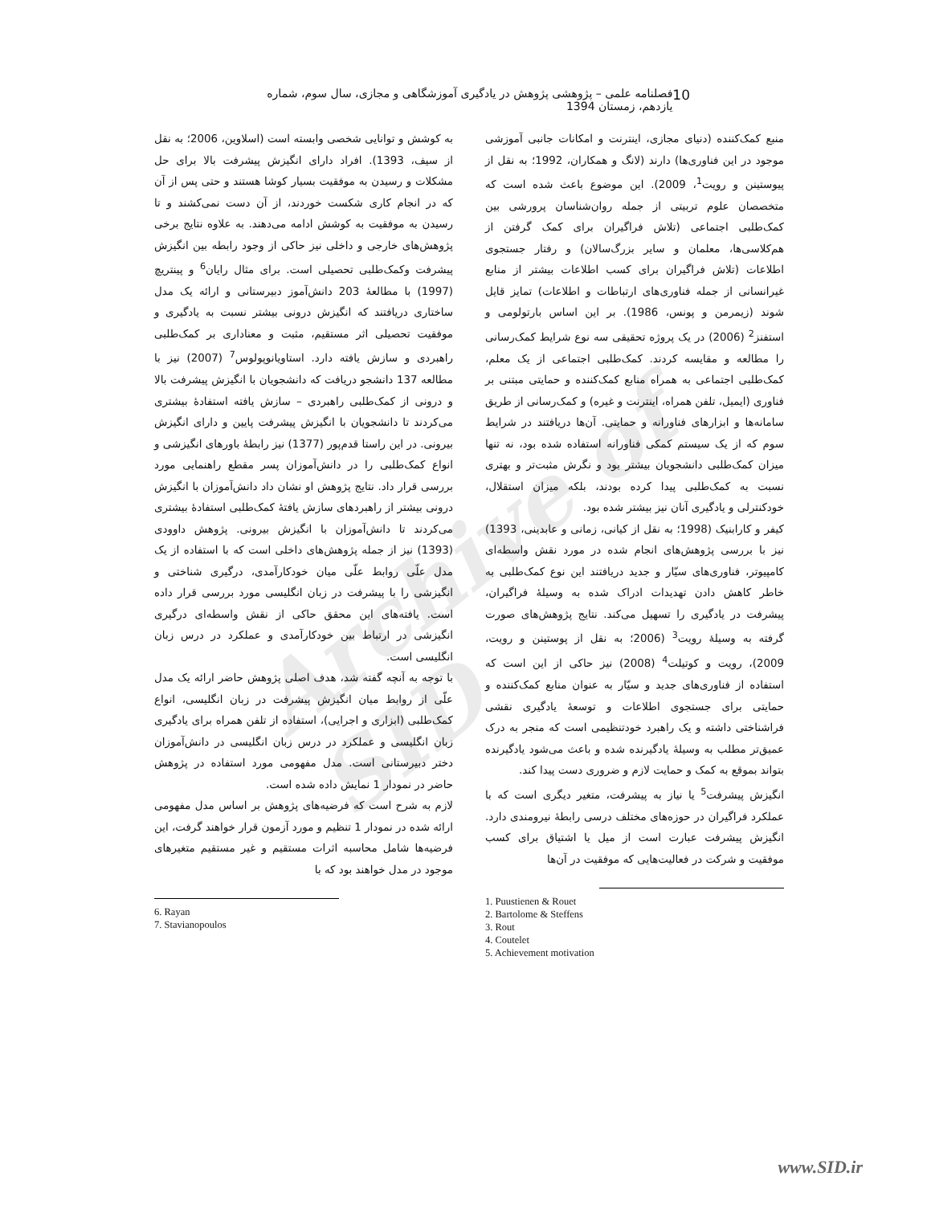Archive of SID
10 فصلنامه علمی – پژوهشی پژوهش در یادگیری آموزشگاهی و مجازی، سال سوم، شماره یازدهم، زمستان 1394
منبع کمک‌کننده (دنیای مجازی، اینترنت و امکانات جانبی آموزشی موجود در این فناوری‌ها) دارند (لانگ و همکاران، 1992؛ به نقل از پیوستینن و رویت<sup>1</sup>، 2009). این موضوع باعث شده است که متخصصان علوم تربیتی از جمله روان‌شناسان پرورشی بین کمک‌طلبی اجتماعی (تلاش فراگیران برای کمک گرفتن از هم‌کلاسی‌ها، معلمان و سایر بزرگ‌سالان) و رفتار جستجوی اطلاعات (تلاش فراگیران برای کسب اطلاعات بیشتر از منابع غیرانسانی از جمله فناوری‌های ارتباطات و اطلاعات) تمایز قایل شوند (زیمرمن و پونس، 1986). بر این اساس بارتولومی و استفنز<sup>2</sup> (2006) در یک پروژه تحقیقی سه نوع شرایط کمک‌رسانی را مطالعه و مقایسه کردند. کمک‌طلبی اجتماعی از یک معلم، کمک‌طلبی اجتماعی به همراه منابع کمک‌کننده و حمایتی مبتنی بر فناوری (ایمیل، تلفن همراه، اینترنت و غیره) و کمک‌رسانی از طریق سامانه‌ها و ابزارهای فناورانه و حمایتی. آن‌ها دریافتند در شرایط سوم که از یک سیستم کمکی فناورانه استفاده شده بود، نه تنها میزان کمک‌طلبی دانشجویان بیشتر بود و نگرش مثبت‌تر و بهتری نسبت به کمک‌طلبی پیدا کرده بودند، بلکه میزان استقلال، خودکنترلی و یادگیری آنان نیز بیشتر شده بود.
کیفر و کارابنیک (1998؛ به نقل از کیانی، زمانی و عابدینی، 1393) نیز با بررسی پژوهش‌های انجام شده در مورد نقش واسطه‌ای کامپیوتر، فناوری‌های سیّار و جدید دریافتند این نوع کمک‌طلبی به خاطر کاهش دادن تهدیدات ادراک شده به وسیلهٔ فراگیران، پیشرفت در یادگیری را تسهیل می‌کند. نتایج پژوهش‌های صورت گرفته به وسیلهٔ رویت<sup>3</sup> (2006؛ به نقل از پوستینن و رویت، 2009)، رویت و کوتیلت<sup>4</sup> (2008) نیز حاکی از این است که استفاده از فناوری‌های جدید و سیّار به عنوان منابع کمک‌کننده و حمایتی برای جستجوی اطلاعات و توسعهٔ یادگیری نقشی فراشناختی داشته و یک راهبرد خودتنظیمی است که منجر به درک عمیق‌تر مطلب به وسیلهٔ یادگیرنده شده و باعث می‌شود یادگیرنده بتواند بموقع به کمک و حمایت لازم و ضروری دست پیدا کند.
انگیزش پیشرفت<sup>5</sup> یا نیاز به پیشرفت، متغیر دیگری است که با عملکرد فراگیران در حوزه‌های مختلف درسی رابطهٔ نیرومندی دارد. انگیزش پیشرفت عبارت است از میل یا اشتیاق برای کسب موفقیت و شرکت در فعالیت‌هایی که موفقیت در آن‌ها
1. Puustienen & Rouet
2. Bartolome & Steffens
3. Rout
4. Coutelet
5. Achievement motivation
به کوشش و توانایی شخصی وابسته است (اسلاوین، 2006؛ به نقل از سیف، 1393). افراد دارای انگیزش پیشرفت بالا برای حل مشکلات و رسیدن به موفقیت بسیار کوشا هستند و حتی پس از آن که در انجام کاری شکست خوردند، از آن دست نمی‌کشند و تا رسیدن به موفقیت به کوشش ادامه می‌دهند. به علاوه نتایج برخی پژوهش‌های خارجی و داخلی نیز حاکی از وجود رابطه بین انگیزش پیشرفت وکمک‌طلبی تحصیلی است. برای مثال رایان<sup>6</sup> و پینتریچ (1997) با مطالعهٔ 203 دانش‌آموز دبیرستانی و ارائه یک مدل ساختاری دریافتند که انگیزش درونی بیشتر نسبت به یادگیری و موفقیت تحصیلی اثر مستقیم، مثبت و معناداری بر کمک‌طلبی راهبردی و سازش یافته دارد. استاویانوپولوس<sup>7</sup> (2007) نیز با مطالعه 137 دانشجو دریافت که دانشجویان با انگیزش پیشرفت بالا و درونی از کمک‌طلبی راهبردی – سازش یافته استفادهٔ بیشتری می‌کردند تا دانشجویان با انگیزش پیشرفت پایین و دارای انگیزش بیرونی. در این راستا قدم‌پور (1377) نیز رابطهٔ باورهای انگیزشی و انواع کمک‌طلبی را در دانش‌آموزان پسر مقطع راهنمایی مورد بررسی قرار داد. نتایج پژوهش او نشان داد دانش‌آموزان با انگیزش درونی بیشتر از راهبردهای سازش یافتهٔ کمک‌طلبی استفادهٔ بیشتری می‌کردند تا دانش‌آموزان با انگیزش بیرونی. پژوهش داوودی (1393) نیز از جمله پژوهش‌های داخلی است که با استفاده از یک مدل علّی روابط علّی میان خودکارآمدی، درگیری شناختی و انگیزشی را با پیشرفت در زبان انگلیسی مورد بررسی قرار داده است. یافته‌های این محقق حاکی از نقش واسطه‌ای درگیری انگیزشی در ارتباط بین خودکارآمدی و عملکرد در درس زبان انگلیسی است.
با توجه به آنچه گفته شد، هدف اصلی پژوهش حاضر ارائه یک مدل علّی از روابط میان انگیزش پیشرفت در زبان انگلیسی، انواع کمک‌طلبی (ابزاری و اجرایی)، استفاده از تلفن همراه برای یادگیری زبان انگلیسی و عملکرد در درس زبان انگلیسی در دانش‌آموزان دختر دبیرستانی است. مدل مفهومی مورد استفاده در پژوهش حاضر در نمودار 1 نمایش داده شده است.
لازم به شرح است که فرضیه‌های پژوهش بر اساس مدل مفهومی ارائه شده در نمودار 1 تنظیم و مورد آزمون قرار خواهند گرفت، این فرضیه‌ها شامل محاسبه اثرات مستقیم و غیر مستقیم متغیرهای موجود در مدل خواهند بود که با
6. Rayan
7. Stavianopoulos
www.SID.ir